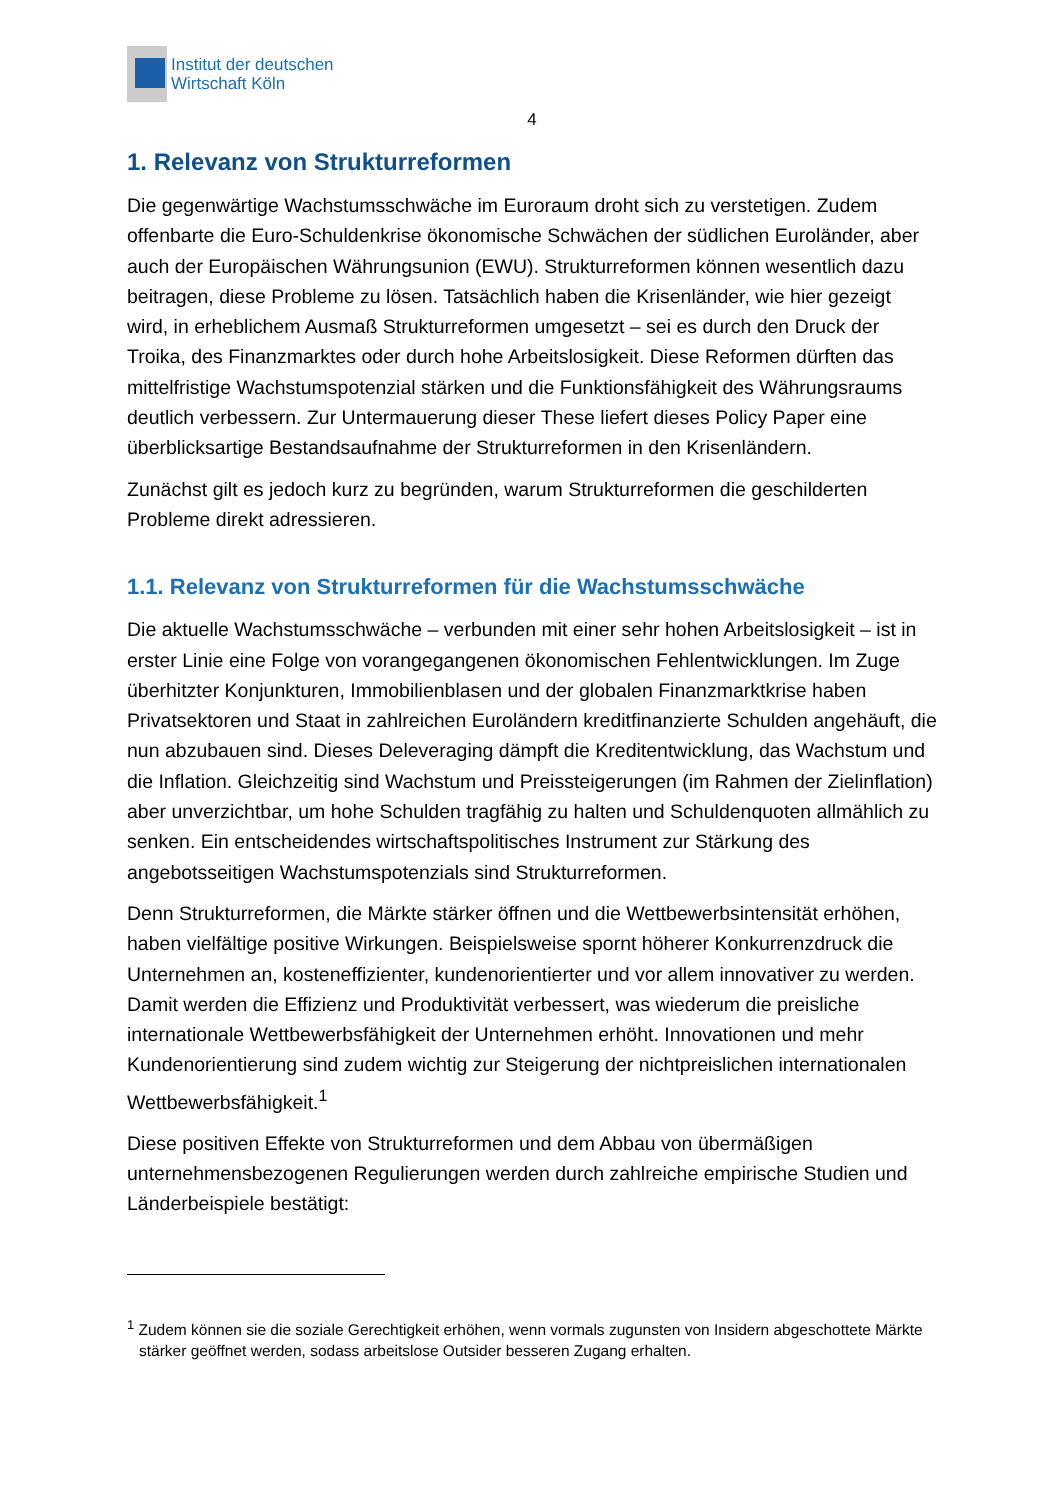Institut der deutschen
Wirtschaft Köln
4
1. Relevanz von Strukturreformen
Die gegenwärtige Wachstumsschwäche im Euroraum droht sich zu verstetigen. Zudem offenbarte die Euro-Schuldenkrise ökonomische Schwächen der südlichen Euroländer, aber auch der Europäischen Währungsunion (EWU). Strukturreformen können wesentlich dazu beitragen, diese Probleme zu lösen. Tatsächlich haben die Krisenländer, wie hier gezeigt wird, in erheblichem Ausmaß Strukturreformen umgesetzt – sei es durch den Druck der Troika, des Finanzmarktes oder durch hohe Arbeitslosigkeit. Diese Reformen dürften das mittelfristige Wachstumspotenzial stärken und die Funktionsfähigkeit des Währungsraums deutlich verbessern. Zur Untermauerung dieser These liefert dieses Policy Paper eine überblicksartige Bestandsaufnahme der Strukturreformen in den Krisenländern.
Zunächst gilt es jedoch kurz zu begründen, warum Strukturreformen die geschilderten Probleme direkt adressieren.
1.1. Relevanz von Strukturreformen für die Wachstumsschwäche
Die aktuelle Wachstumsschwäche – verbunden mit einer sehr hohen Arbeitslosigkeit – ist in erster Linie eine Folge von vorangegangenen ökonomischen Fehlentwicklungen. Im Zuge überhitzter Konjunkturen, Immobilienblasen und der globalen Finanzmarktkrise haben Privatsektoren und Staat in zahlreichen Euroländern kreditfinanzierte Schulden angehäuft, die nun abzubauen sind. Dieses Deleveraging dämpft die Kreditentwicklung, das Wachstum und die Inflation. Gleichzeitig sind Wachstum und Preissteigerungen (im Rahmen der Zielinflation) aber unverzichtbar, um hohe Schulden tragfähig zu halten und Schuldenquoten allmählich zu senken. Ein entscheidendes wirtschaftspolitisches Instrument zur Stärkung des angebotsseitigen Wachstumspotenzials sind Strukturreformen.
Denn Strukturreformen, die Märkte stärker öffnen und die Wettbewerbsintensität erhöhen, haben vielfältige positive Wirkungen. Beispielsweise spornt höherer Konkurrenzdruck die Unternehmen an, kosteneffizienter, kundenorientierter und vor allem innovativer zu werden. Damit werden die Effizienz und Produktivität verbessert, was wiederum die preisliche internationale Wettbewerbsfähigkeit der Unternehmen erhöht. Innovationen und mehr Kundenorientierung sind zudem wichtig zur Steigerung der nichtpreislichen internationalen Wettbewerbsfähigkeit.<sup>1</sup>
Diese positiven Effekte von Strukturreformen und dem Abbau von übermäßigen unternehmensbezogenen Regulierungen werden durch zahlreiche empirische Studien und Länderbeispiele bestätigt:
<sup>1</sup> Zudem können sie die soziale Gerechtigkeit erhöhen, wenn vormals zugunsten von Insidern abgeschottete Märkte stärker geöffnet werden, sodass arbeitslose Outsider besseren Zugang erhalten.